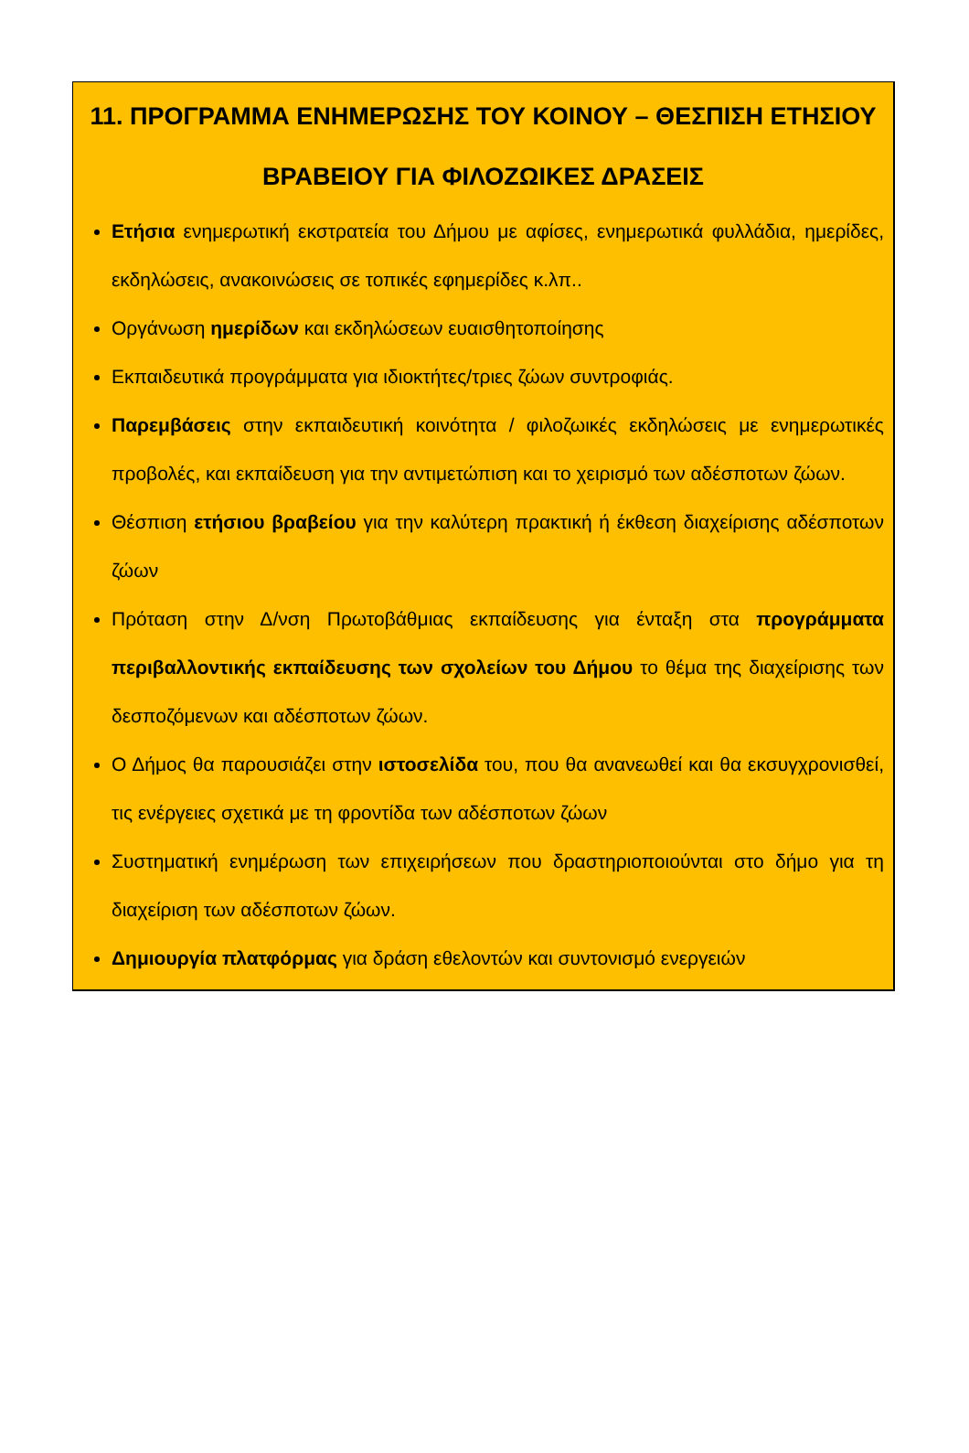11. ΠΡΟΓΡΑΜΜΑ ΕΝΗΜΕΡΩΣΗΣ ΤΟΥ ΚΟΙΝΟΥ – ΘΕΣΠΙΣΗ ΕΤΗΣΙΟΥ ΒΡΑΒΕΙΟΥ ΓΙΑ ΦΙΛΟΖΩΙΚΕΣ ΔΡΑΣΕΙΣ
Ετήσια ενημερωτική εκστρατεία του Δήμου με αφίσες, ενημερωτικά φυλλάδια, ημερίδες, εκδηλώσεις, ανακοινώσεις σε τοπικές εφημερίδες κ.λπ..
Οργάνωση ημερίδων και εκδηλώσεων ευαισθητοποίησης
Εκπαιδευτικά προγράμματα για ιδιοκτήτες/τριες ζώων συντροφιάς.
Παρεμβάσεις στην εκπαιδευτική κοινότητα / φιλοζωικές εκδηλώσεις με ενημερωτικές προβολές, και εκπαίδευση για την αντιμετώπιση και το χειρισμό των αδέσποτων ζώων.
Θέσπιση ετήσιου βραβείου για την καλύτερη πρακτική ή έκθεση διαχείρισης αδέσποτων ζώων
Πρόταση στην Δ/νση Πρωτοβάθμιας εκπαίδευσης για ένταξη στα προγράμματα περιβαλλοντικής εκπαίδευσης των σχολείων του Δήμου το θέμα της διαχείρισης των δεσποζόμενων και αδέσποτων ζώων.
Ο Δήμος θα παρουσιάζει στην ιστοσελίδα του, που θα ανανεωθεί και θα εκσυγχρονισθεί, τις ενέργειες σχετικά με τη φροντίδα των αδέσποτων ζώων
Συστηματική ενημέρωση των επιχειρήσεων που δραστηριοποιούνται στο δήμο για τη διαχείριση των αδέσποτων ζώων.
Δημιουργία πλατφόρμας για δράση εθελοντών και συντονισμό ενεργειών